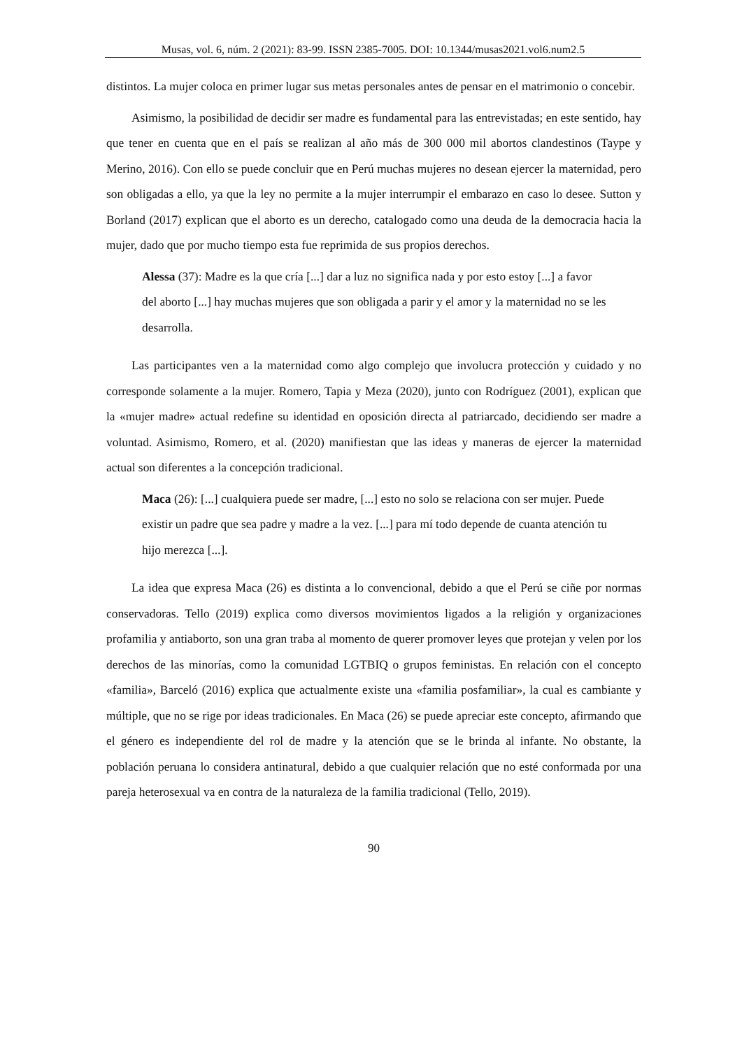Musas, vol. 6, núm. 2 (2021): 83-99. ISSN 2385-7005. DOI: 10.1344/musas2021.vol6.num2.5
distintos. La mujer coloca en primer lugar sus metas personales antes de pensar en el matrimonio o concebir.
Asimismo, la posibilidad de decidir ser madre es fundamental para las entrevistadas; en este sentido, hay que tener en cuenta que en el país se realizan al año más de 300 000 mil abortos clandestinos (Taype y Merino, 2016). Con ello se puede concluir que en Perú muchas mujeres no desean ejercer la maternidad, pero son obligadas a ello, ya que la ley no permite a la mujer interrumpir el embarazo en caso lo desee. Sutton y Borland (2017) explican que el aborto es un derecho, catalogado como una deuda de la democracia hacia la mujer, dado que por mucho tiempo esta fue reprimida de sus propios derechos.
Alessa (37): Madre es la que cría [...] dar a luz no significa nada y por esto estoy [...] a favor del aborto [...] hay muchas mujeres que son obligada a parir y el amor y la maternidad no se les desarrolla.
Las participantes ven a la maternidad como algo complejo que involucra protección y cuidado y no corresponde solamente a la mujer. Romero, Tapia y Meza (2020), junto con Rodríguez (2001), explican que la «mujer madre» actual redefine su identidad en oposición directa al patriarcado, decidiendo ser madre a voluntad. Asimismo, Romero, et al. (2020) manifiestan que las ideas y maneras de ejercer la maternidad actual son diferentes a la concepción tradicional.
Maca (26): [...] cualquiera puede ser madre, [...] esto no solo se relaciona con ser mujer. Puede existir un padre que sea padre y madre a la vez. [...] para mí todo depende de cuanta atención tu hijo merezca [...].
La idea que expresa Maca (26) es distinta a lo convencional, debido a que el Perú se ciñe por normas conservadoras. Tello (2019) explica como diversos movimientos ligados a la religión y organizaciones profamilia y antiaborto, son una gran traba al momento de querer promover leyes que protejan y velen por los derechos de las minorías, como la comunidad LGTBIQ o grupos feministas. En relación con el concepto «familia», Barceló (2016) explica que actualmente existe una «familia posfamiliar», la cual es cambiante y múltiple, que no se rige por ideas tradicionales. En Maca (26) se puede apreciar este concepto, afirmando que el género es independiente del rol de madre y la atención que se le brinda al infante. No obstante, la población peruana lo considera antinatural, debido a que cualquier relación que no esté conformada por una pareja heterosexual va en contra de la naturaleza de la familia tradicional (Tello, 2019).
90